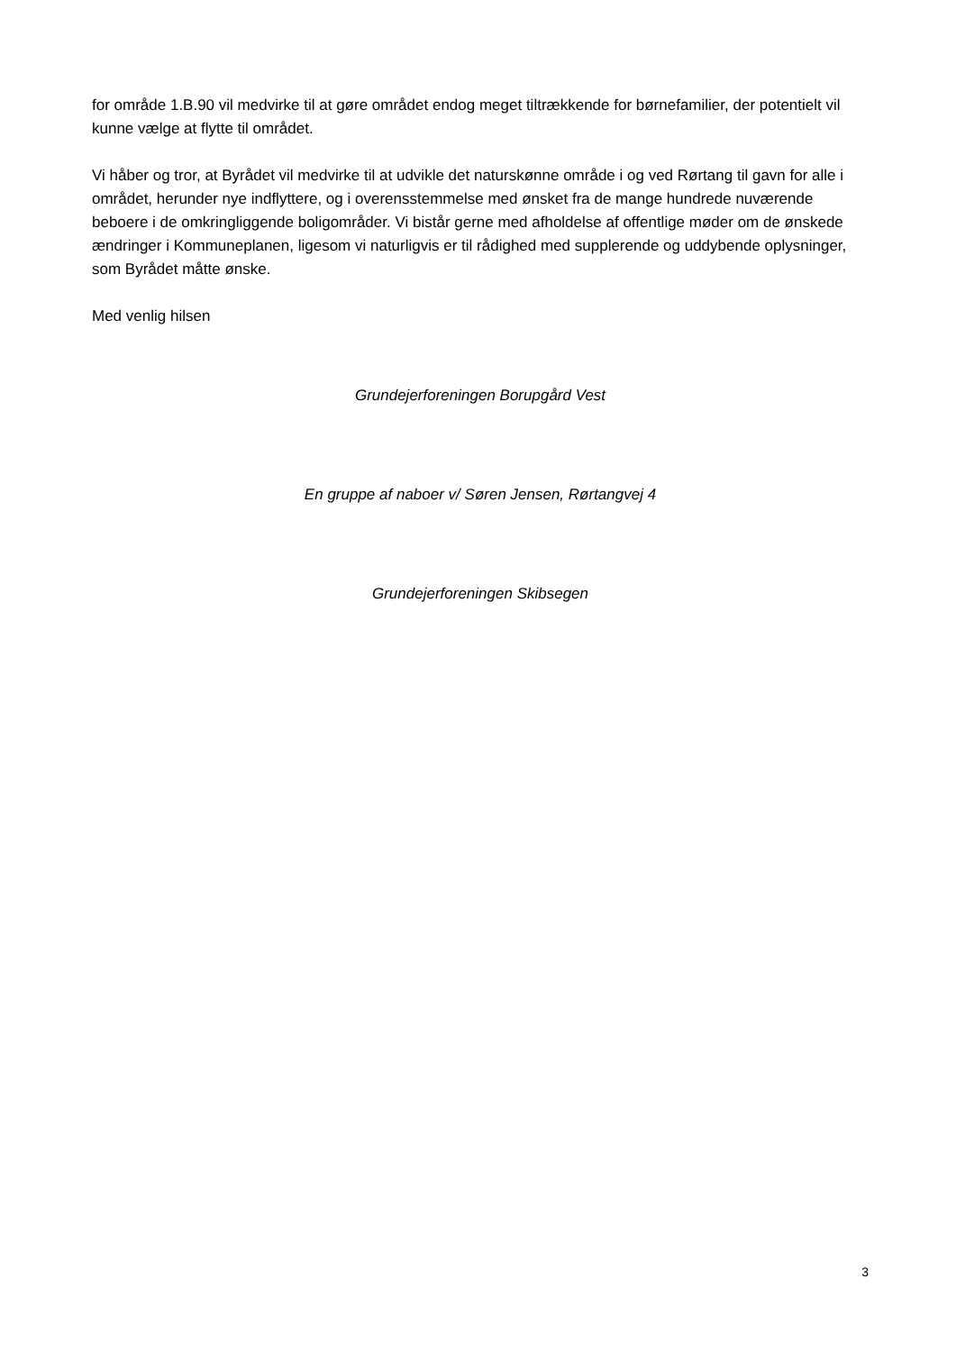for område 1.B.90 vil medvirke til at gøre området endog meget tiltrækkende for børnefamilier, der potentielt vil kunne vælge at flytte til området.
Vi håber og tror, at Byrådet vil medvirke til at udvikle det naturskønne område i og ved Rørtang til gavn for alle i området, herunder nye indflyttere, og i overensstemmelse med ønsket fra de mange hundrede nuværende beboere i de omkringliggende boligområder. Vi bistår gerne med afholdelse af offentlige møder om de ønskede ændringer i Kommuneplanen, ligesom vi naturligvis er til rådighed med supplerende og uddybende oplysninger, som Byrådet måtte ønske.
Med venlig hilsen
Grundejerforeningen Borupgård Vest
En gruppe af naboer v/ Søren Jensen, Rørtangvej 4
Grundejerforeningen Skibsegen
3